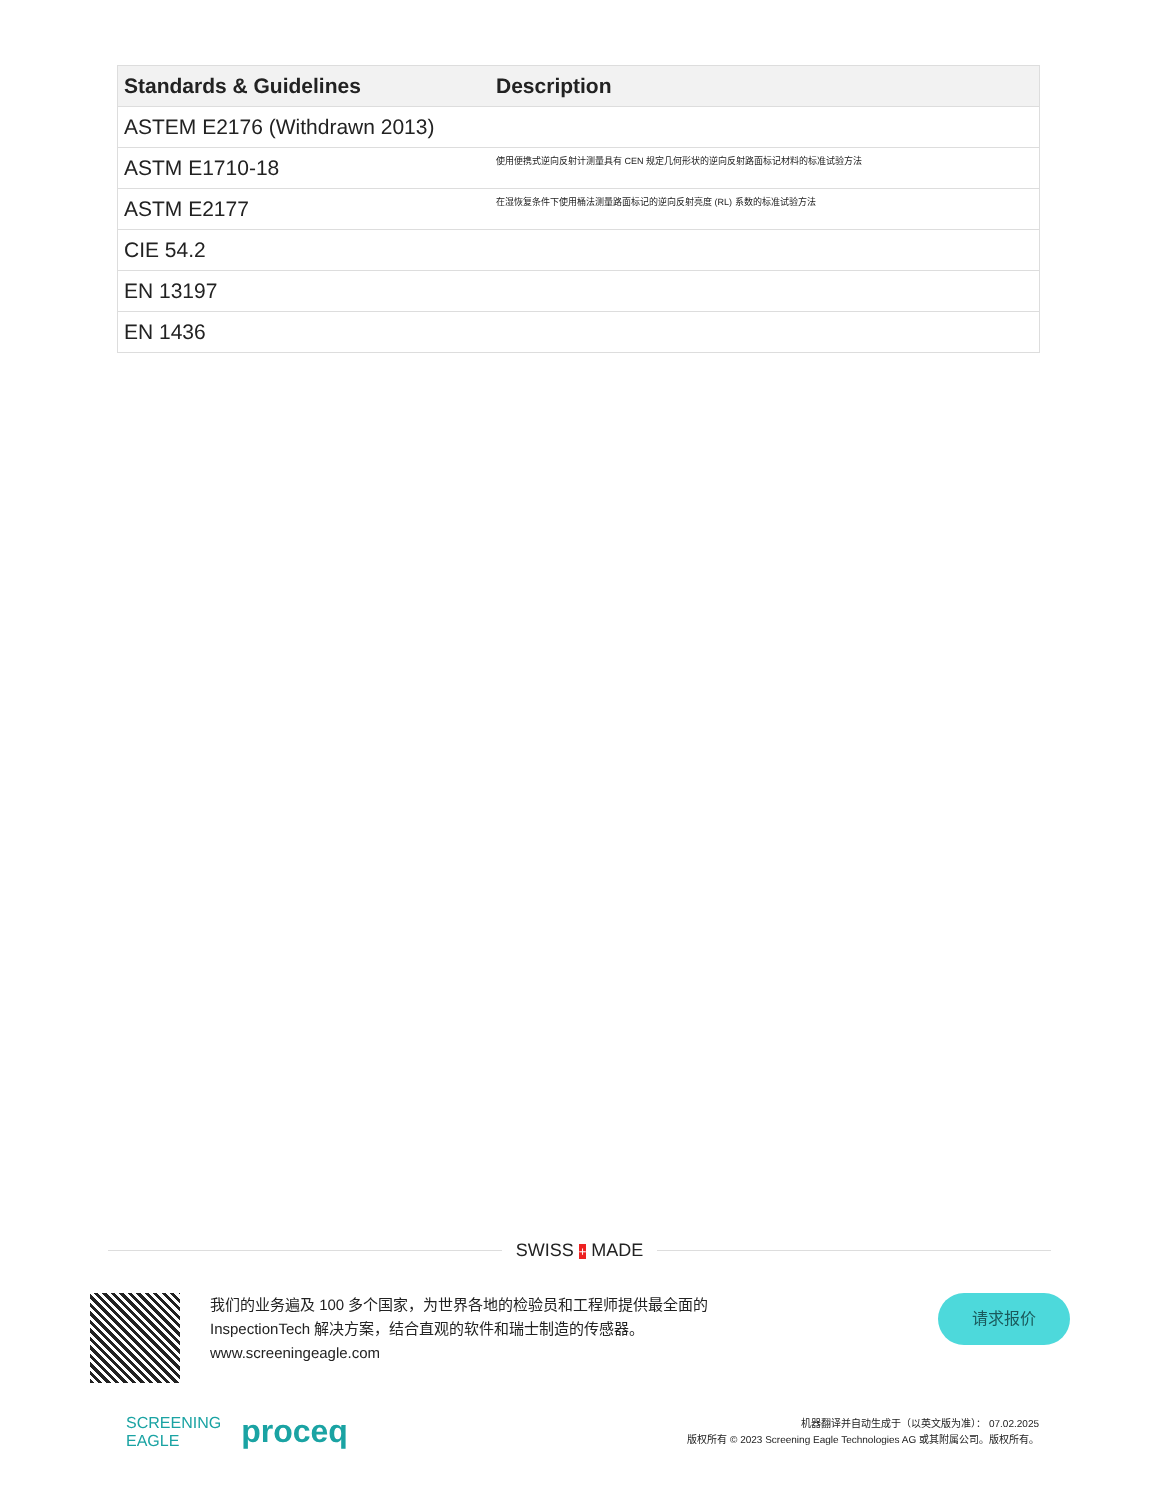| Standards & Guidelines | Description |
| --- | --- |
| ASTEM E2176 (Withdrawn 2013) | |
| ASTM E1710-18 | 使用便携式逆向反射计测量具有 CEN 规定几何形状的逆向反射路面标记材料的标准试验方法 |
| ASTM E2177 | 在湿恢复条件下使用桶法测量路面标记的逆向反射亮度 (RL) 系数的标准试验方法 |
| CIE 54.2 | |
| EN 13197 | |
| EN 1436 | |
SWISS + MADE
我们的业务遍及 100 多个国家，为世界各地的检验员和工程师提供最全面的 InspectionTech 解决方案，结合直观的软件和瑞士制造的传感器。
www.screeningeagle.com
请求报价
SCREENING
EAGLE proceq
机器翻译并自动生成于（以英文版为准）： 07.02.2025
版权所有 © 2023 Screening Eagle Technologies AG 或其附属公司。版权所有。